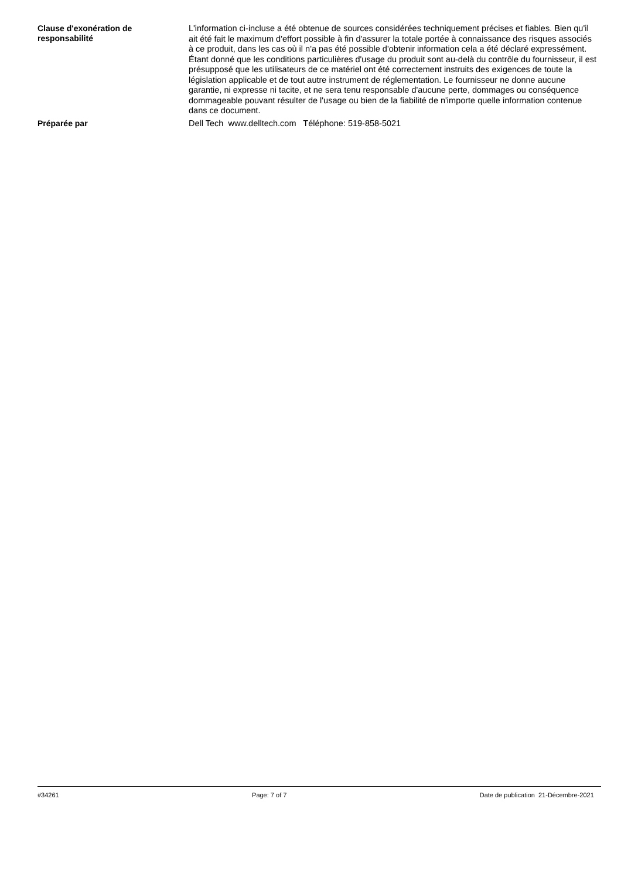Clause d'exonération de responsabilité
L'information ci-incluse a été obtenue de sources considérées techniquement précises et fiables. Bien qu'il ait été fait le maximum d'effort possible à fin d'assurer la totale portée à connaissance des risques associés à ce produit, dans les cas où il n'a pas été possible d'obtenir information cela a été déclaré expressément. Étant donné que les conditions particulières d'usage du produit sont au-delà du contrôle du fournisseur, il est présupposé que les utilisateurs de ce matériel ont été correctement instruits des exigences de toute la législation applicable et de tout autre instrument de réglementation. Le fournisseur ne donne aucune garantie, ni expresse ni tacite, et ne sera tenu responsable d'aucune perte, dommages ou conséquence dommageable pouvant résulter de l'usage ou bien de la fiabilité de n'importe quelle information contenue dans ce document.
Préparée par
Dell Tech www.delltech.com Téléphone: 519-858-5021
#34261 Page: 7 of 7 Date de publication 21-Décembre-2021